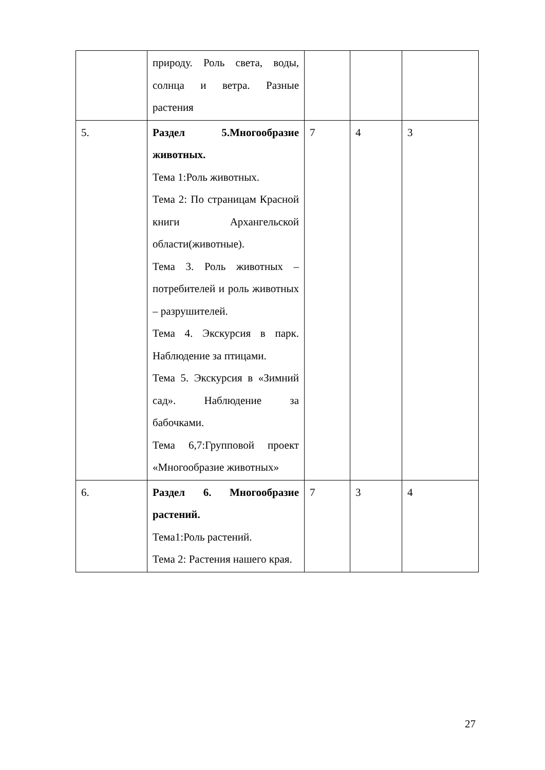| | природу. Роль света, воды, солнца и ветра. Разные растения | | | |
| 5. | Раздел 5.Многообразие животных. Тема 1:Роль животных. Тема 2: По страницам Красной книги Архангельской области(животные). Тема 3. Роль животных – потребителей и роль животных – разрушителей. Тема 4. Экскурсия в парк. Наблюдение за птицами. Тема 5. Экскурсия в «Зимний сад». Наблюдение за бабочками. Тема 6,7:Групповой проект «Многообразие животных» | 7 | 4 | 3 |
| 6. | Раздел 6. Многообразие растений. Тема1:Роль растений. Тема 2: Растения нашего края. | 7 | 3 | 4 |
27